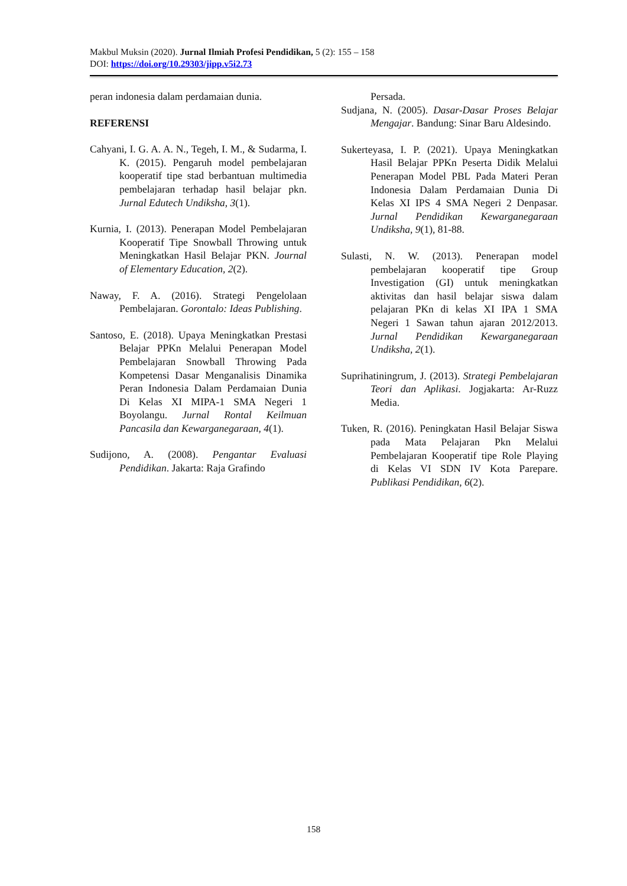Makbul Muksin (2020). Jurnal Ilmiah Profesi Pendidikan, 5 (2): 155 – 158
DOI: https://doi.org/10.29303/jipp.v5i2.73
peran indonesia dalam perdamaian dunia.
REFERENSI
Cahyani, I. G. A. A. N., Tegeh, I. M., & Sudarma, I. K. (2015). Pengaruh model pembelajaran kooperatif tipe stad berbantuan multimedia pembelajaran terhadap hasil belajar pkn. Jurnal Edutech Undiksha, 3(1).
Kurnia, I. (2013). Penerapan Model Pembelajaran Kooperatif Tipe Snowball Throwing untuk Meningkatkan Hasil Belajar PKN. Journal of Elementary Education, 2(2).
Naway, F. A. (2016). Strategi Pengelolaan Pembelajaran. Gorontalo: Ideas Publishing.
Santoso, E. (2018). Upaya Meningkatkan Prestasi Belajar PPKn Melalui Penerapan Model Pembelajaran Snowball Throwing Pada Kompetensi Dasar Menganalisis Dinamika Peran Indonesia Dalam Perdamaian Dunia Di Kelas XI MIPA-1 SMA Negeri 1 Boyolangu. Jurnal Rontal Keilmuan Pancasila dan Kewarganegaraan, 4(1).
Sudijono, A. (2008). Pengantar Evaluasi Pendidikan. Jakarta: Raja Grafindo
Persada.
Sudjana, N. (2005). Dasar-Dasar Proses Belajar Mengajar. Bandung: Sinar Baru Aldesindo.
Sukerteyasa, I. P. (2021). Upaya Meningkatkan Hasil Belajar PPKn Peserta Didik Melalui Penerapan Model PBL Pada Materi Peran Indonesia Dalam Perdamaian Dunia Di Kelas XI IPS 4 SMA Negeri 2 Denpasar. Jurnal Pendidikan Kewarganegaraan Undiksha, 9(1), 81-88.
Sulasti, N. W. (2013). Penerapan model pembelajaran kooperatif tipe Group Investigation (GI) untuk meningkatkan aktivitas dan hasil belajar siswa dalam pelajaran PKn di kelas XI IPA 1 SMA Negeri 1 Sawan tahun ajaran 2012/2013. Jurnal Pendidikan Kewarganegaraan Undiksha, 2(1).
Suprihatiningrum, J. (2013). Strategi Pembelajaran Teori dan Aplikasi. Jogjakarta: Ar-Ruzz Media.
Tuken, R. (2016). Peningkatan Hasil Belajar Siswa pada Mata Pelajaran Pkn Melalui Pembelajaran Kooperatif tipe Role Playing di Kelas VI SDN IV Kota Parepare. Publikasi Pendidikan, 6(2).
158